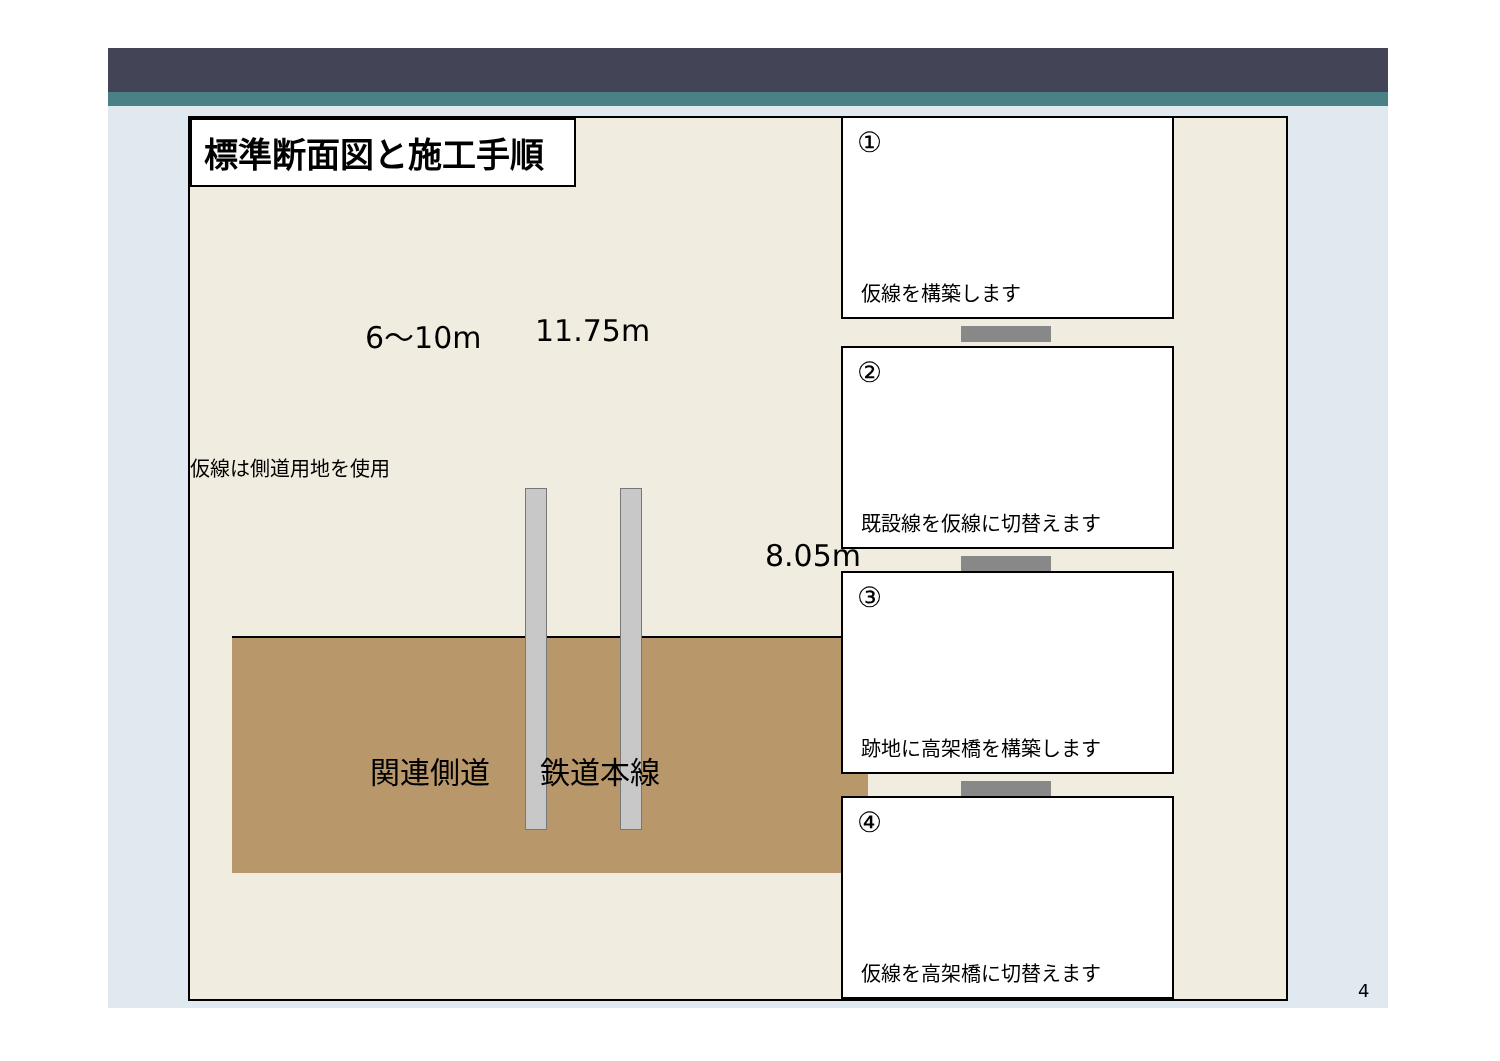標準断面図と施工手順
6～10m 11.75m
仮線は側道用地を使用
8.05m
関連側道 鉄道本線
①
仮線を構築します
②
既設線を仮線に切替えます
③
跡地に高架橋を構築します
④
仮線を高架橋に切替えます
4